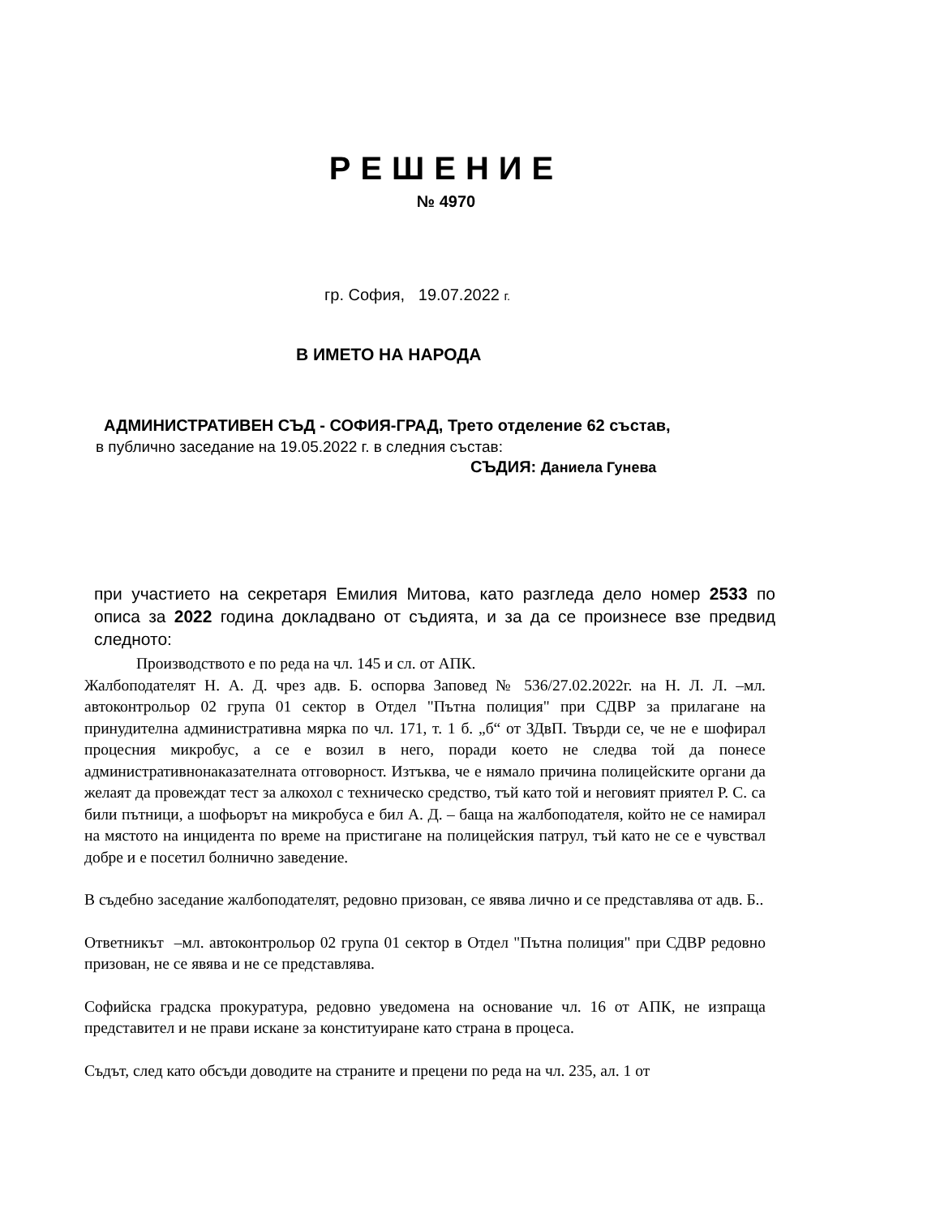РЕШЕНИЕ
№ 4970
гр. София, 19.07.2022 г.
В ИМЕТО НА НАРОДА
АДМИНИСТРАТИВЕН СЪД - СОФИЯ-ГРАД, Трето отделение 62 състав,
в публично заседание на 19.05.2022 г. в следния състав:
СЪДИЯ: Даниела Гунева
при участието на секретаря Емилия Митова, като разгледа дело номер 2533 по описа за 2022 година докладвано от съдията, и за да се произнесе взе предвид следното:
Производството е по реда на чл. 145 и сл. от АПК.
Жалбоподателят Н. А. Д. чрез адв. Б. оспорва Заповед № 536/27.02.2022г. на Н. Л. Л. –мл. автоконтрольор 02 група 01 сектор в Отдел "Пътна полиция" при СДВР за прилагане на принудителна административна мярка по чл. 171, т. 1 б. „б“ от ЗДвП. Твърди се, че не е шофирал процесния микробус, а се е возил в него, поради което не следва той да понесе административнонаказателната отговорност. Изтъква, че е нямало причина полицейските органи да желаят да провеждат тест за алкохол с техническо средство, тъй като той и неговият приятел Р. С. са били пътници, а шофьорът на микробуса е бил А. Д. – баща на жалбоподателя, който не се намирал на мястото на инцидента по време на пристигане на полицейския патрул, тъй като не се е чувствал добре и е посетил болнично заведение.
В съдебно заседание жалбоподателят, редовно призован, се явява лично и се представлява от адв. Б..
Ответникът –мл. автоконтрольор 02 група 01 сектор в Отдел "Пътна полиция" при СДВР редовно призован, не се явява и не се представлява.
Софийска градска прокуратура, редовно уведомена на основание чл. 16 от АПК, не изпраща представител и не прави искане за конституиране като страна в процеса.
Съдът, след като обсъди доводите на страните и прецени по реда на чл. 235, ал. 1 от